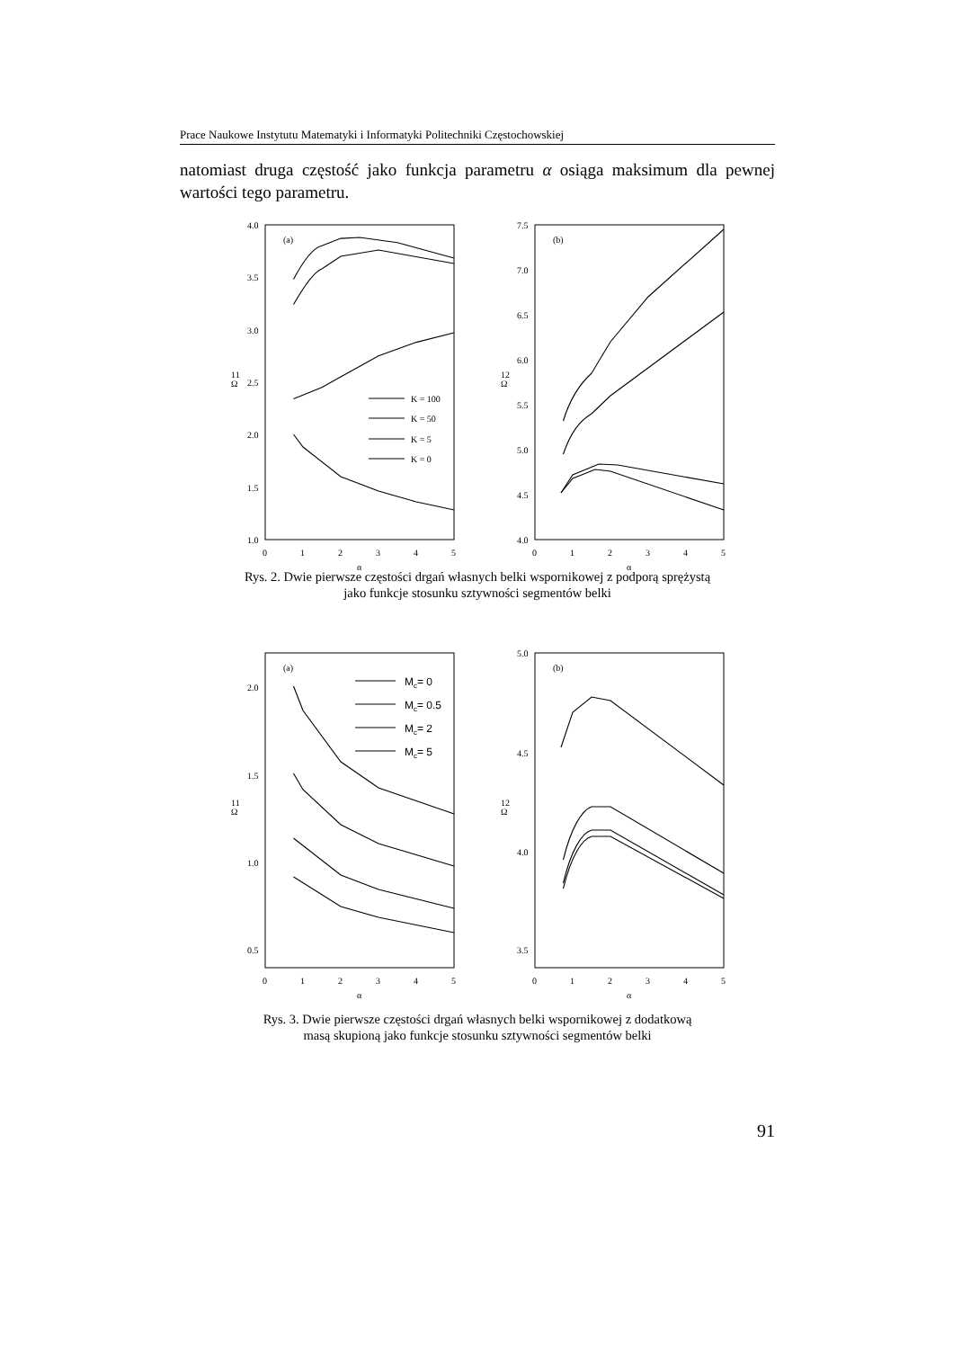Prace Naukowe Instytutu Matematyki i Informatyki Politechniki Częstochowskiej
natomiast druga częstość jako funkcja parametru α osiąga maksimum dla pewnej wartości tego parametru.
1.0
1.5
2.0
2.5
3.0
3.5
4.0
0
1
2
3
4
5
α
Ω
11
(a)
K = 100
K = 50
K = 5
K = 0
4.0
4.5
5.0
5.5
6.0
6.5
7.0
7.5
0
1
2
3
4
5
α
Ω
12
(b)
Rys. 2. Dwie pierwsze częstości drgań własnych belki wspornikowej z podporą sprężystą
jako funkcje stosunku sztywności segmentów belki
0.5
1.0
1.5
2.0
0
1
2
3
4
5
α
Ω
11
(a)
Mc= 0
Mc= 0.5
Mc= 2
Mc= 5
3.5
4.0
4.5
5.0
0
1
2
3
4
5
α
Ω
12
(b)
Rys. 3. Dwie pierwsze częstości drgań własnych belki wspornikowej z dodatkową
masą skupioną jako funkcje stosunku sztywności segmentów belki
91